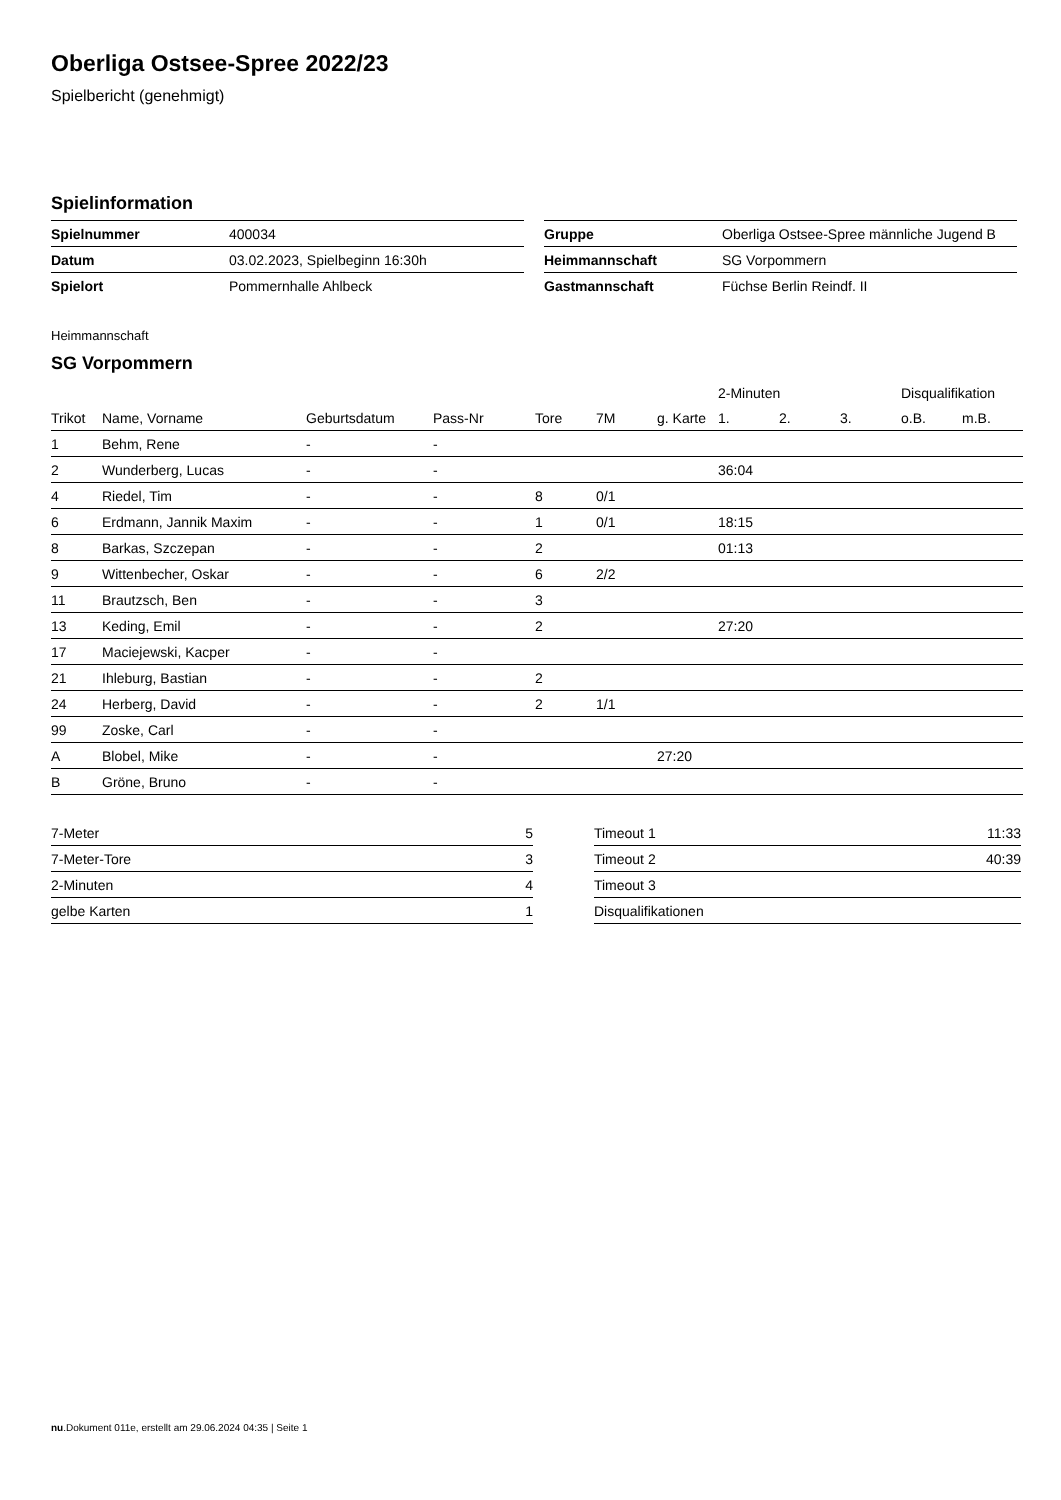Oberliga Ostsee-Spree 2022/23
Spielbericht (genehmigt)
Spielinformation
| Spielnummer | 400034 |
| Datum | 03.02.2023, Spielbeginn 16:30h |
| Spielort | Pommernhalle Ahlbeck |
| Gruppe | Oberliga Ostsee-Spree männliche Jugend B |
| Heimmannschaft | SG Vorpommern |
| Gastmannschaft | Füchse Berlin Reindf. II |
Heimmannschaft
SG Vorpommern
| | | | | | | | 2-Minuten | | | Disqualifikation | |
| --- | --- | --- | --- | --- | --- | --- | --- | --- | --- | --- | --- |
| Trikot | Name, Vorname | Geburtsdatum | Pass-Nr | Tore | 7M | g. Karte | 1. | 2. | 3. | o.B. | m.B. |
| 1 | Behm, Rene | - | - | | | | | | | | |
| 2 | Wunderberg, Lucas | - | - | | | | 36:04 | | | | |
| 4 | Riedel, Tim | - | - | 8 | 0/1 | | | | | | |
| 6 | Erdmann, Jannik Maxim | - | - | 1 | 0/1 | | 18:15 | | | | |
| 8 | Barkas, Szczepan | - | - | 2 | | | 01:13 | | | | |
| 9 | Wittenbecher, Oskar | - | - | 6 | 2/2 | | | | | | |
| 11 | Brautzsch, Ben | - | - | 3 | | | | | | | |
| 13 | Keding, Emil | - | - | 2 | | | 27:20 | | | | |
| 17 | Maciejewski, Kacper | - | - | | | | | | | | |
| 21 | Ihleburg, Bastian | - | - | 2 | | | | | | | |
| 24 | Herberg, David | - | - | 2 | 1/1 | | | | | | |
| 99 | Zoske, Carl | - | - | | | | | | | | |
| A | Blobel, Mike | - | - | | | 27:20 | | | | | |
| B | Gröne, Bruno | - | - | | | | | | | | |
| 7-Meter | 5 |
| 7-Meter-Tore | 3 |
| 2-Minuten | 4 |
| gelbe Karten | 1 |
| Timeout 1 | 11:33 |
| Timeout 2 | 40:39 |
| Timeout 3 | |
| Disqualifikationen | |
nu.Dokument 011e, erstellt am 29.06.2024 04:35 | Seite 1